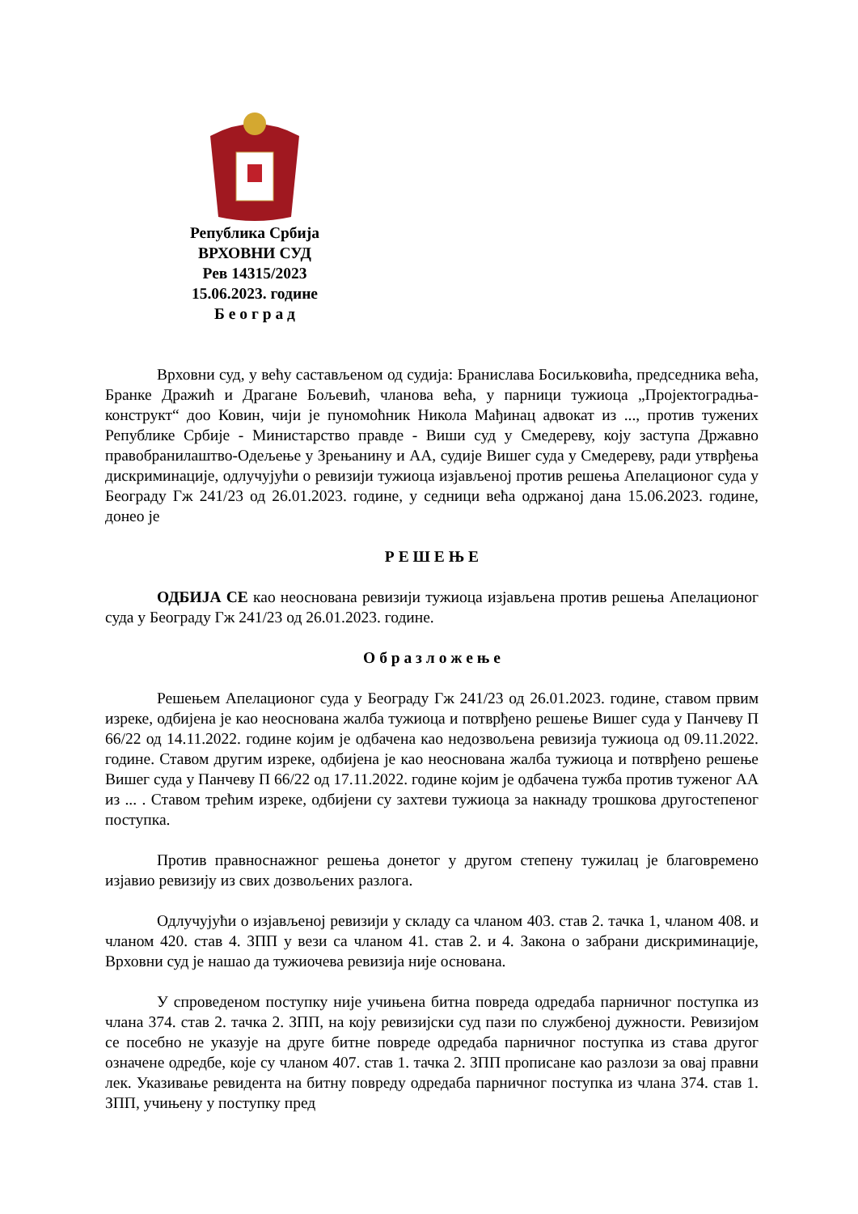Република Србија
ВРХОВНИ СУД
Рев 14315/2023
15.06.2023. године
Б е о г р а д
Врховни суд, у већу састављеном од судија: Бранислава Босиљковића, председника већа, Бранке Дражић и Драгане Бољевић, чланова већа, у парници тужиоца „Пројектоградња-конструкт“ доо Ковин, чији је пуномоћник Никола Мађинац адвокат из ..., против тужених Републике Србије - Министарство правде - Виши суд у Смедереву, коју заступа Државно правобранилаштво-Одељење у Зрењанину и АА, судије Вишег суда у Смедереву, ради утврђења дискриминације, одлучујући о ревизији тужиоца изјављеној против решења Апелационог суда у Београду Гж 241/23 од 26.01.2023. године, у седници већа одржаној дана 15.06.2023. године, донео је
Р Е Ш Е Њ Е
ОДБИЈА СЕ као неоснована ревизији тужиоца изјављена против решења Апелационог суда у Београду Гж 241/23 од 26.01.2023. године.
О б р а з л о ж е њ е
Решењем Апелационог суда у Београду Гж 241/23 од 26.01.2023. године, ставом првим изреке, одбијена је као неоснована жалба тужиоца и потврђено решење Вишег суда у Панчеву П 66/22 од 14.11.2022. године којим је одбачена као недозвољена ревизија тужиоца од 09.11.2022. године. Ставом другим изреке, одбијена је као неоснована жалба тужиоца и потврђено решење Вишег суда у Панчеву П 66/22 од 17.11.2022. године којим је одбачена тужба против туженог АА из ... . Ставом трећим изреке, одбијени су захтеви тужиоца за накнаду трошкова другостепеног поступка.
Против правноснажног решења донетог у другом степену тужилац је благовремено изјавио ревизију из свих дозвољених разлога.
Одлучујући о изјављеној ревизији у складу са чланом 403. став 2. тачка 1, чланом 408. и чланом 420. став 4. ЗПП у вези са чланом 41. став 2. и 4. Закона о забрани дискриминације, Врховни суд је нашао да тужиочева ревизија није основана.
У спроведеном поступку није учињена битна повреда одредаба парничног поступка из члана 374. став 2. тачка 2. ЗПП, на коју ревизијски суд пази по службеној дужности. Ревизијом се посебно не указује на друге битне повреде одредаба парничног поступка из става другог означене одредбе, које су чланом 407. став 1. тачка 2. ЗПП прописане као разлози за овај правни лек. Указивање ревидента на битну повреду одредаба парничног поступка из члана 374. став 1. ЗПП, учињену у поступку пред